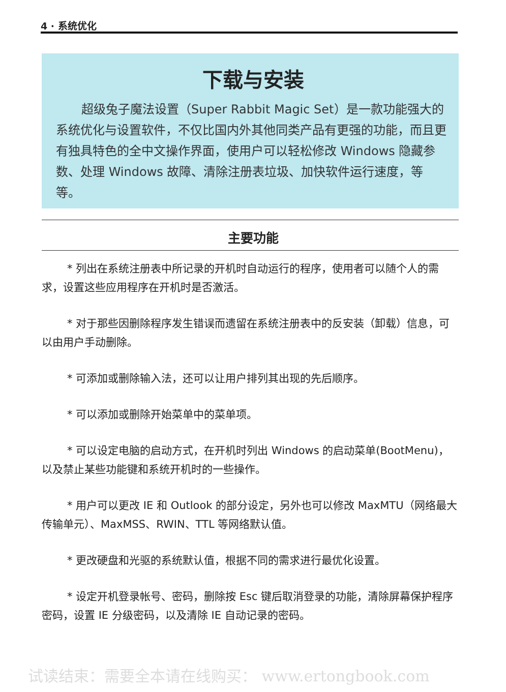4 · 系统优化
下载与安装
超级兔子魔法设置（Super Rabbit Magic Set）是一款功能强大的系统优化与设置软件，不仅比国内外其他同类产品有更强的功能，而且更有独具特色的全中文操作界面，使用户可以轻松修改 Windows 隐藏参数、处理 Windows 故障、清除注册表垃圾、加快软件运行速度，等等。
主要功能
* 列出在系统注册表中所记录的开机时自动运行的程序，使用者可以随个人的需求，设置这些应用程序在开机时是否激活。
* 对于那些因删除程序发生错误而遗留在系统注册表中的反安装（卸载）信息，可以由用户手动删除。
* 可添加或删除输入法，还可以让用户排列其出现的先后顺序。
* 可以添加或删除开始菜单中的菜单项。
* 可以设定电脑的启动方式，在开机时列出 Windows 的启动菜单(BootMenu)，以及禁止某些功能键和系统开机时的一些操作。
* 用户可以更改 IE 和 Outlook 的部分设定，另外也可以修改 MaxMTU（网络最大传输单元）、MaxMSS、RWIN、TTL 等网络默认值。
* 更改硬盘和光驱的系统默认值，根据不同的需求进行最优化设置。
* 设定开机登录帐号、密码，删除按 Esc 键后取消登录的功能，清除屏幕保护程序密码，设置 IE 分级密码，以及清除 IE 自动记录的密码。
试读结束：需要全本请在线购买： www.ertongbook.com